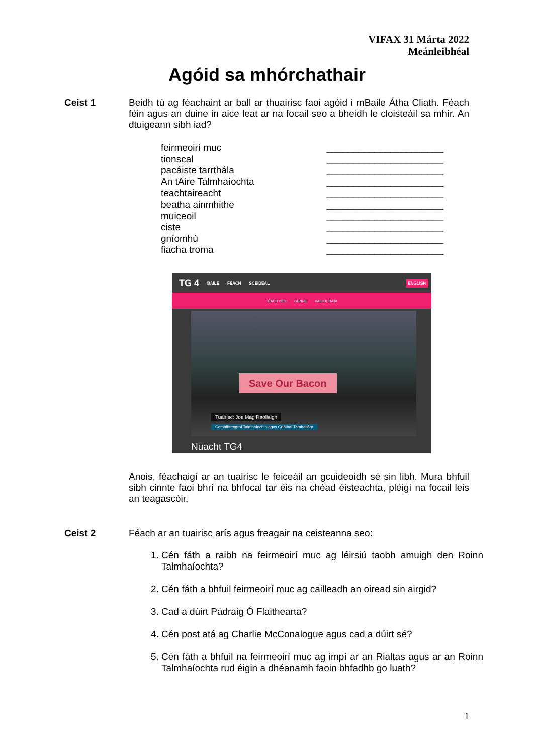VIFAX 31 Márta 2022
Meánleibhéal
Agóid sa mhórchathair
Ceist 1
Beidh tú ag féachaint ar ball ar thuairisc faoi agóid i mBaile Átha Cliath. Féach féin agus an duine in aice leat ar na focail seo a bheidh le cloisteáil sa mhír. An dtuigeann sibh iad?
feirmeoirí muc ______________________
tionscal ______________________
pacáiste tarrthála ______________________
An tAire Talmhaíochta ______________________
teachtaireacht ______________________
beatha ainmhithe ______________________
muiceoil ______________________
ciste ______________________
gníomhú ______________________
fiacha troma ______________________
TG 4 BAILE FÉACH SCEIDEAL ENGLISH
FÉACH BEO GENRE BAILIÚCHÁIN
Save Our Bacon
Tuairisc: Joe Mag Raollaigh
Comhfhreagraí Talmhaíochta agus Gnóthaí Tomhaltóra
Nuacht TG4
Anois, féachaigí ar an tuairisc le feiceáil an gcuideoidh sé sin libh. Mura bhfuil sibh cinnte faoi bhrí na bhfocal tar éis na chéad éisteachta, pléigí na focail leis an teagascóir.
Ceist 2
Féach ar an tuairisc arís agus freagair na ceisteanna seo:
1. Cén fáth a raibh na feirmeoirí muc ag léirsiú taobh amuigh den Roinn Talmhaíochta?
2. Cén fáth a bhfuil feirmeoirí muc ag cailleadh an oiread sin airgid?
3. Cad a dúirt Pádraig Ó Flaithearta?
4. Cén post atá ag Charlie McConalogue agus cad a dúirt sé?
5. Cén fáth a bhfuil na feirmeoirí muc ag impí ar an Rialtas agus ar an Roinn Talmhaíochta rud éigin a dhéanamh faoin bhfadhb go luath?
1